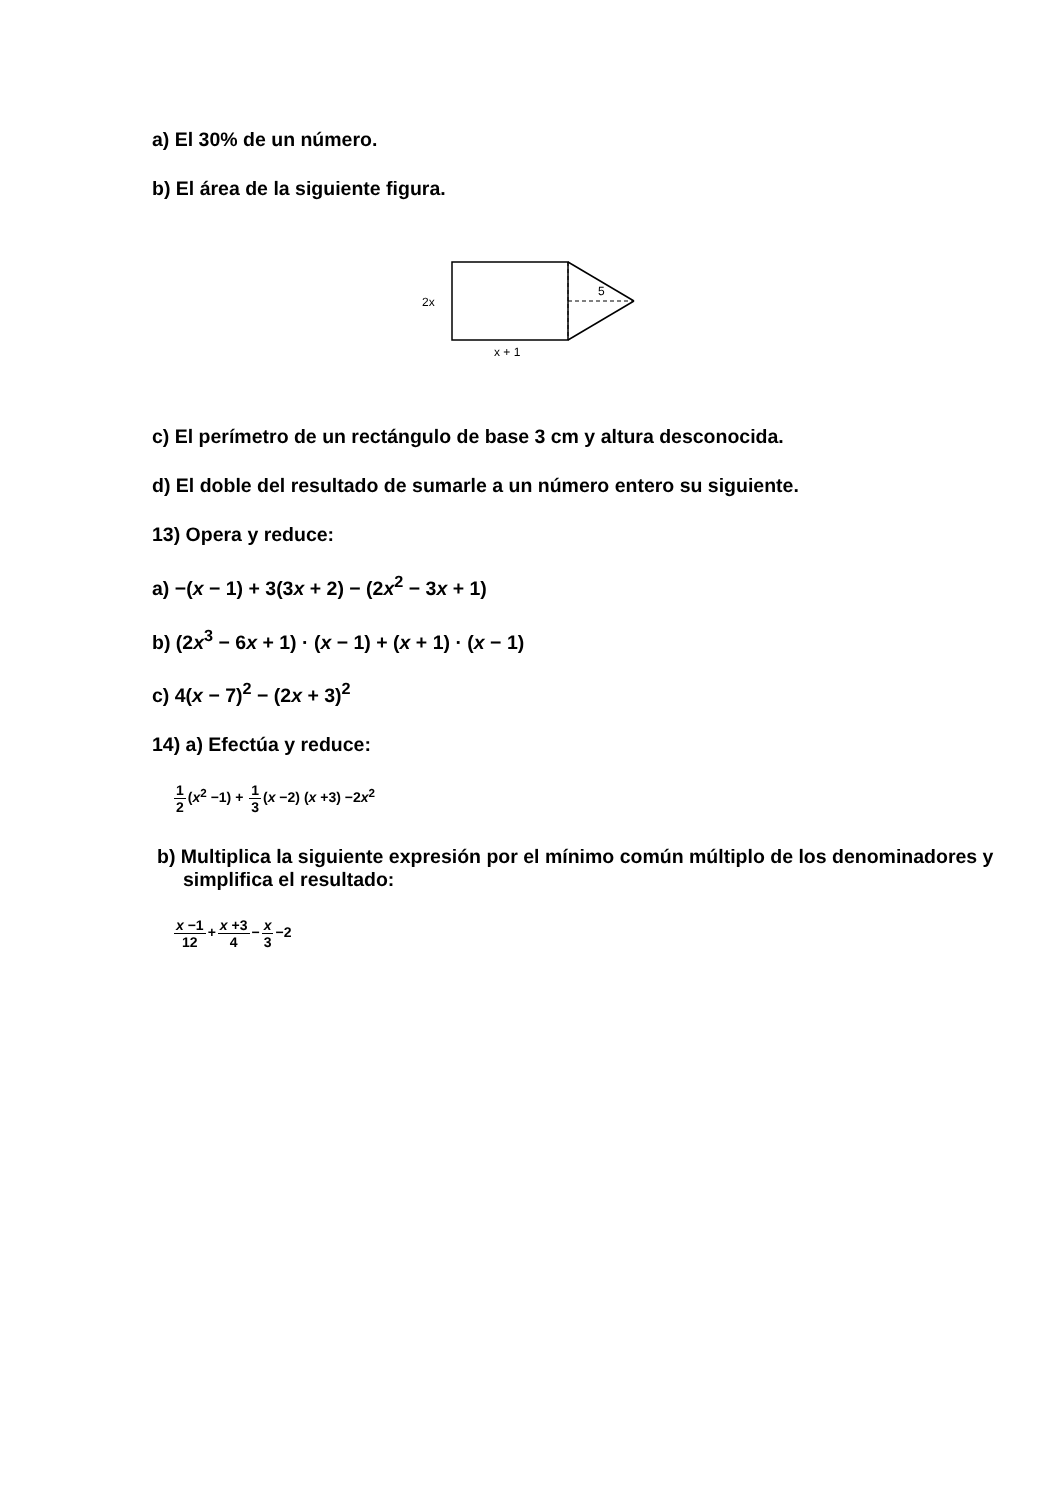a) El 30% de un número.
b) El área de la siguiente figura.
2x
5
x + 1
c) El perímetro de un rectángulo de base 3 cm y altura desconocida.
d) El doble del resultado de sumarle a un número entero su siguiente.
13) Opera y reduce:
a) −(x − 1) + 3(3x + 2) − (2x<sup>2</sup> − 3x + 1)
b) (2x<sup>3</sup> − 6x + 1) · (x − 1) + (x + 1) · (x − 1)
c) 4(x − 7)<sup>2</sup> − (2x + 3)<sup>2</sup>
14) a) Efectúa y reduce:
1 2(x<sup>2</sup> −1) + 1 3(x −2) (x +3) −2x<sup>2</sup>
b) Multiplica la siguiente expresión por el mínimo común múltiplo de los denominadores y simplifica el resultado:
x −1 12+x +3 4−x 3−2